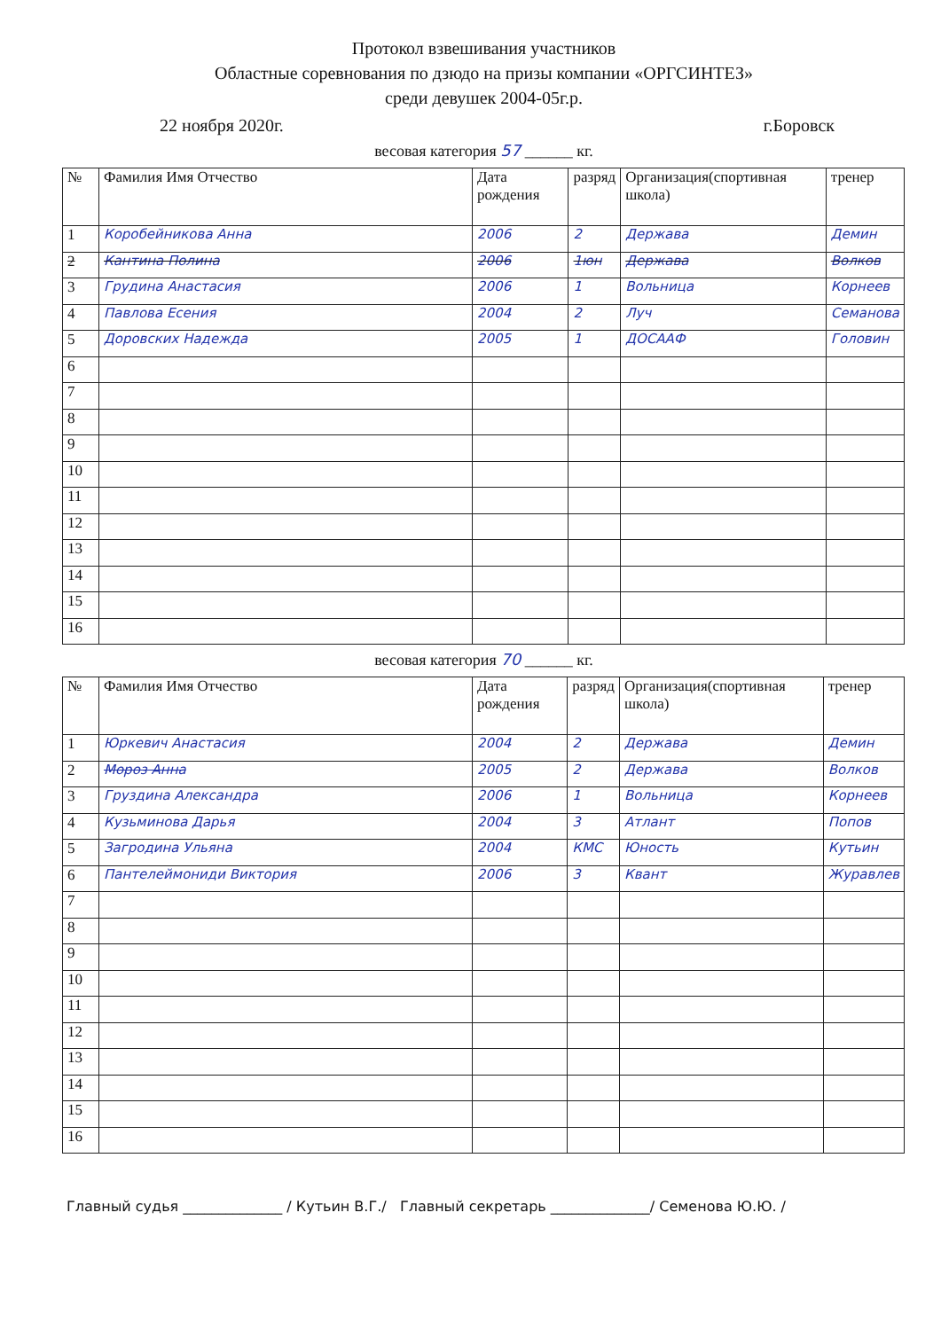Протокол взвешивания участников
Областные соревнования по дзюдо на призы компании «ОРГСИНТЕЗ»
среди девушек 2004-05г.р.
22 ноября 2020г. г.Боровск
весовая категория 57 ______ кг.
| № | Фамилия Имя Отчество | Дата рождения | разряд | Организация(спортивная школа) | тренер |
| --- | --- | --- | --- | --- | --- |
| 1 | Коробейникова Анна | 2006 | 2 | Держава | Демин |
| 2 | Кантина Полина | 2006 | 1юн | Держава | Волков |
| 3 | Грудина Анастасия | 2006 | 1 | Вольница | Корнеев |
| 4 | Павлова Есения | 2004 | 2 | Луч | Семанова |
| 5 | Доровских Надежда | 2005 | 1 | ДОСААФ | Головин |
| 6 | | | | | |
| 7 | | | | | |
| 8 | | | | | |
| 9 | | | | | |
| 10 | | | | | |
| 11 | | | | | |
| 12 | | | | | |
| 13 | | | | | |
| 14 | | | | | |
| 15 | | | | | |
| 16 | | | | | |
весовая категория 70 ______ кг.
| № | Фамилия Имя Отчество | Дата рождения | разряд | Организация(спортивная школа) | тренер |
| --- | --- | --- | --- | --- | --- |
| 1 | Юркевич Анастасия | 2004 | 2 | Держава | Демин |
| 2 | Мороз Анна | 2005 | 2 | Держава | Волков |
| 3 | Груздина Александра | 2006 | 1 | Вольница | Корнеев |
| 4 | Кузьминова Дарья | 2004 | 3 | Атлант | Попов |
| 5 | Загродина Ульяна | 2004 | КМС | Юность | Кутьин |
| 6 | Пантелеймониди Виктория | 2006 | 3 | Квант | Журавлев |
| 7 | | | | | |
| 8 | | | | | |
| 9 | | | | | |
| 10 | | | | | |
| 11 | | | | | |
| 12 | | | | | |
| 13 | | | | | |
| 14 | | | | | |
| 15 | | | | | |
| 16 | | | | | |
Главный судья ______________ / Кутьин В.Г./ Главный секретарь ______________/ Семенова Ю.Ю. /